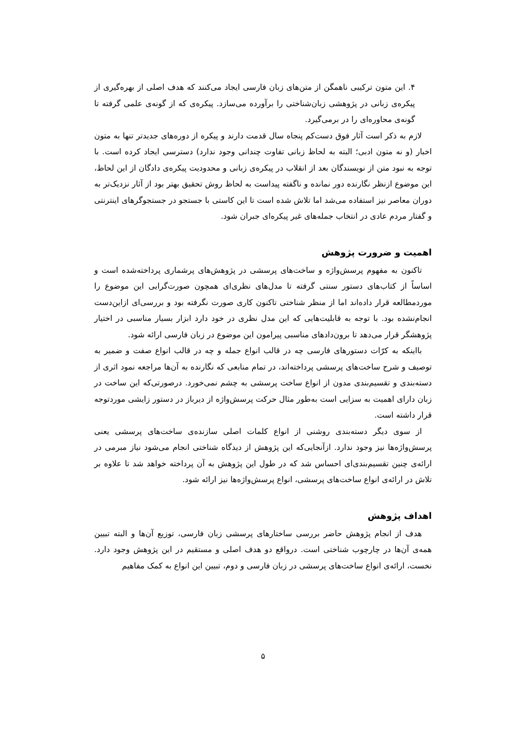۴. این متون ترکیبی ناهمگن از متن‌های زبان فارسی ایجاد می‌کنند که هدف اصلی از بهره‌گیری از پیکره‌ی زبانی در پژوهشی زبان‌شناختی را برآورده می‌سازد. پیکره‌ی که از گونه‌ی علمی گرفته تا گونه‌ی محاوره‌ای را در برمی‌گیرد.
لازم به ذکر است آثار فوق دست‌کم پنجاه سال قدمت دارند و پیکره از دوره‌های جدیدتر تنها به متون اخبار (و نه متون ادبی؛ البته به لحاظ زبانی تفاوت چندانی وجود ندارد) دسترسی ایجاد کرده است. با توجه به نبود متن از نویسندگان بعد از انقلاب در پیکره‌ی زبانی و محدودیت پیکره‌ی دادگان از این لحاظ، این موضوع ازنظر نگارنده دور نمانده و ناگفته پیداست به لحاظ روش تحقیق بهتر بود از آثار نزدیک‌تر به دوران معاصر نیز استفاده می‌شد اما تلاش شده است تا این کاستی با جستجو در جستجوگرهای اینترنتی و گفتار مردم عادی در انتخاب جمله‌های غیر پیکره‌ای جبران شود.
اهمیت و ضرورت پژوهش
تاکنون به مفهوم پرسش‌واژه و ساخت‌های پرسشی در پژوهش‌های پرشماری پرداخته‌شده است و اساساً از کتاب‌های دستور سنتی گرفته تا مدل‌های نظری‌ای همچون صورت‌گرایی این موضوع را موردمطالعه قرار داده‌اند اما از منظر شناختی تاکنون کاری صورت نگرفته بود و بررسی‌ای ازاین‌دست انجام‌نشده بود. با توجه به قابلیت‌هایی که این مدل نظری در خود دارد ابزار بسیار مناسبی در اختیار پژوهشگر قرار می‌دهد تا برون‌دادهای مناسبی پیرامون این موضوع در زبان فارسی ارائه شود.
بااینکه به کرّات دستورهای فارسی چه در قالب انواع جمله و چه در قالب انواع صفت و ضمیر به توصیف و شرح ساخت‌های پرسشی پرداخته‌اند، در تمام منابعی که نگارنده به آن‌ها مراجعه نمود اثری از دسته‌بندی و تقسیم‌بندی مدون از انواع ساخت پرسشی به چشم نمی‌خورد. درصورتی‌که این ساخت در زبان دارای اهمیت به سزایی است به‌طور مثال حرکت پرسش‌واژه از دیرباز در دستور زایشی موردتوجه قرار داشته است.
از سوی دیگر دسته‌بندی روشنی از انواع کلمات اصلی سازنده‌ی ساخت‌های پرسشی یعنی پرسش‌واژه‌ها نیز وجود ندارد. ازآنجایی‌که این پژوهش از دیدگاه شناختی انجام می‌شود نیاز مبرمی در ارائه‌ی چنین تقسیم‌بندی‌ای احساس شد که در طول این پژوهش به آن پرداخته خواهد شد تا علاوه بر تلاش در ارائه‌ی انواع ساخت‌های پرسشی، انواع پرسش‌واژه‌ها نیز ارائه شود.
اهداف پژوهش
هدف از انجام پژوهش حاضر بررسی ساختارهای پرسشی زبان فارسی، توزیع آن‌ها و البته تبیین همه‌ی آن‌ها در چارچوب شناختی است. درواقع دو هدف اصلی و مستقیم در این پژوهش وجود دارد. نخست، ارائه‌ی انواع ساخت‌های پرسشی در زبان فارسی و دوم، تبیین این انواع به کمک مفاهیم
۵